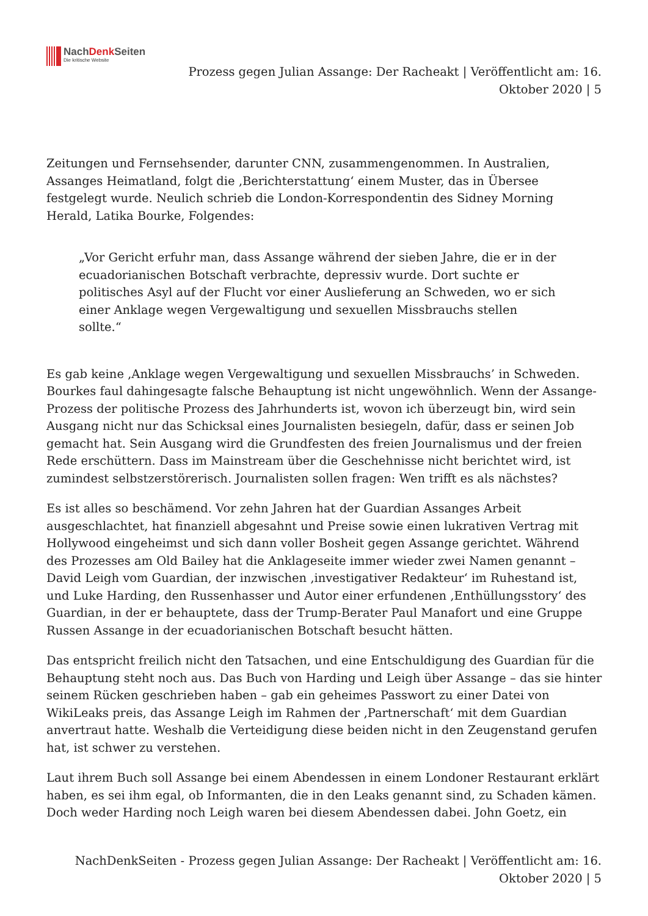NachDenk Seiten
Die kritische Website
Prozess gegen Julian Assange: Der Racheakt | Veröffentlicht am: 16. Oktober 2020 | 5
Zeitungen und Fernsehsender, darunter CNN, zusammengenommen. In Australien, Assanges Heimatland, folgt die ‚Berichterstattung‘ einem Muster, das in Übersee festgelegt wurde. Neulich schrieb die London-Korrespondentin des Sidney Morning Herald, Latika Bourke, Folgendes:
„Vor Gericht erfuhr man, dass Assange während der sieben Jahre, die er in der ecuadorianischen Botschaft verbrachte, depressiv wurde. Dort suchte er politisches Asyl auf der Flucht vor einer Auslieferung an Schweden, wo er sich einer Anklage wegen Vergewaltigung und sexuellen Missbrauchs stellen sollte.“
Es gab keine ‚Anklage wegen Vergewaltigung und sexuellen Missbrauchs’ in Schweden. Bourkes faul dahingesagte falsche Behauptung ist nicht ungewöhnlich. Wenn der Assange-Prozess der politische Prozess des Jahrhunderts ist, wovon ich überzeugt bin, wird sein Ausgang nicht nur das Schicksal eines Journalisten besiegeln, dafür, dass er seinen Job gemacht hat. Sein Ausgang wird die Grundfesten des freien Journalismus und der freien Rede erschüttern. Dass im Mainstream über die Geschehnisse nicht berichtet wird, ist zumindest selbstzerstörerisch. Journalisten sollen fragen: Wen trifft es als nächstes?
Es ist alles so beschämend. Vor zehn Jahren hat der Guardian Assanges Arbeit ausgeschlachtet, hat finanziell abgesahnt und Preise sowie einen lukrativen Vertrag mit Hollywood eingeheimst und sich dann voller Bosheit gegen Assange gerichtet. Während des Prozesses am Old Bailey hat die Anklageseite immer wieder zwei Namen genannt – David Leigh vom Guardian, der inzwischen ‚investigativer Redakteur‘ im Ruhestand ist, und Luke Harding, den Russenhasser und Autor einer erfundenen ‚Enthüllungsstory‘ des Guardian, in der er behauptete, dass der Trump-Berater Paul Manafort und eine Gruppe Russen Assange in der ecuadorianischen Botschaft besucht hätten.
Das entspricht freilich nicht den Tatsachen, und eine Entschuldigung des Guardian für die Behauptung steht noch aus. Das Buch von Harding und Leigh über Assange – das sie hinter seinem Rücken geschrieben haben – gab ein geheimes Passwort zu einer Datei von WikiLeaks preis, das Assange Leigh im Rahmen der ‚Partnerschaft‘ mit dem Guardian anvertraut hatte. Weshalb die Verteidigung diese beiden nicht in den Zeugenstand gerufen hat, ist schwer zu verstehen.
Laut ihrem Buch soll Assange bei einem Abendessen in einem Londoner Restaurant erklärt haben, es sei ihm egal, ob Informanten, die in den Leaks genannt sind, zu Schaden kämen. Doch weder Harding noch Leigh waren bei diesem Abendessen dabei. John Goetz, ein
NachDenkSeiten - Prozess gegen Julian Assange: Der Racheakt | Veröffentlicht am: 16. Oktober 2020 | 5